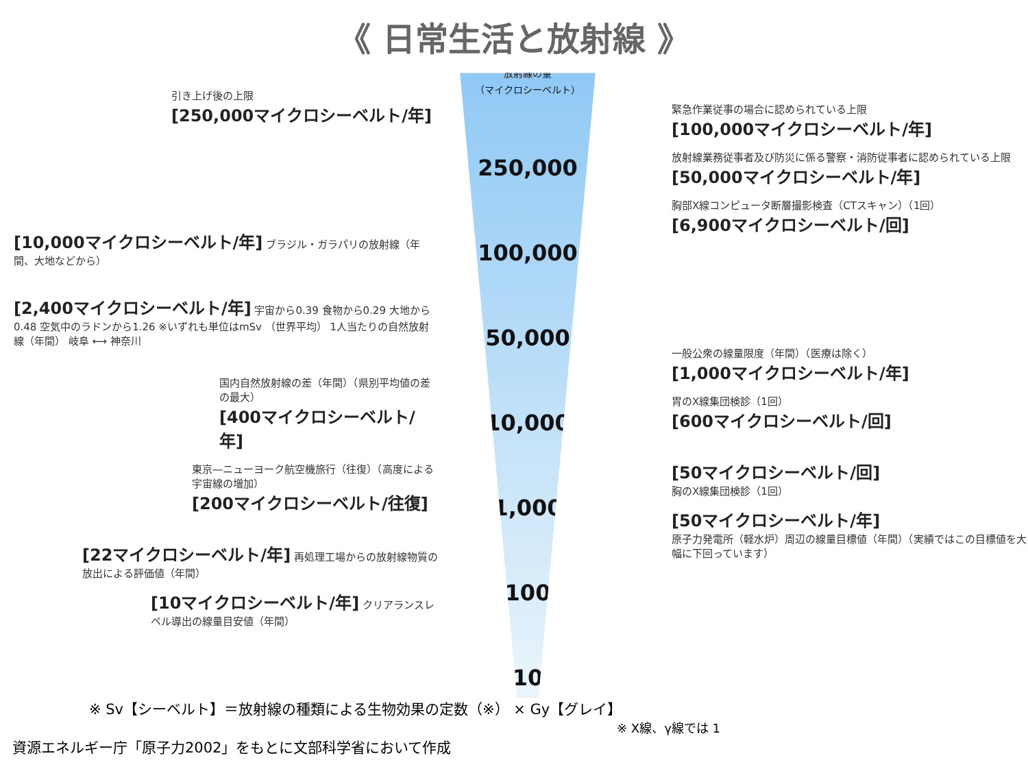《 日常生活と放射線 》
引き上げ後の上限
[250,000マイクロシーベルト/年]
[10,000マイクロシーベルト/年] ブラジル・ガラパリの放射線（年間、大地などから）
[2,400マイクロシーベルト/年] 宇宙から0.39 食物から0.29 大地から0.48 空気中のラドンから1.26 ※いずれも単位はmSv （世界平均） 1人当たりの自然放射線（年間） 岐阜 ⟷ 神奈川
国内自然放射線の差（年間）（県別平均値の差の最大）
[400マイクロシーベルト/年]
東京―ニューヨーク航空機旅行（往復）（高度による宇宙線の増加）
[200マイクロシーベルト/往復]
[22マイクロシーベルト/年] 再処理工場からの放射線物質の放出による評価値（年間）
[10マイクロシーベルト/年] クリアランスレベル導出の線量目安値（年間）
放射線の量
（マイクロシーベルト）
250,000
100,000
50,000
10,000
1,000
100
10
緊急作業従事の場合に認められている上限
[100,000マイクロシーベルト/年]
放射線業務従事者及び防災に係る警察・消防従事者に認められている上限
[50,000マイクロシーベルト/年]
胸部X線コンピュータ断層撮影検査（CTスキャン）（1回）
[6,900マイクロシーベルト/回]
一般公衆の線量限度（年間）（医療は除く）
[1,000マイクロシーベルト/年]
胃のX線集団検診（1回）
[600マイクロシーベルト/回]
[50マイクロシーベルト/回]
胸のX線集団検診（1回）
[50マイクロシーベルト/年]
原子力発電所（軽水炉）周辺の線量目標値（年間）（実績ではこの目標値を大幅に下回っています）
※ Sv【シーベルト】＝放射線の種類による生物効果の定数（※） × Gy【グレイ】
※ X線、γ線では 1
資源エネルギー庁「原子力2002」をもとに文部科学省において作成